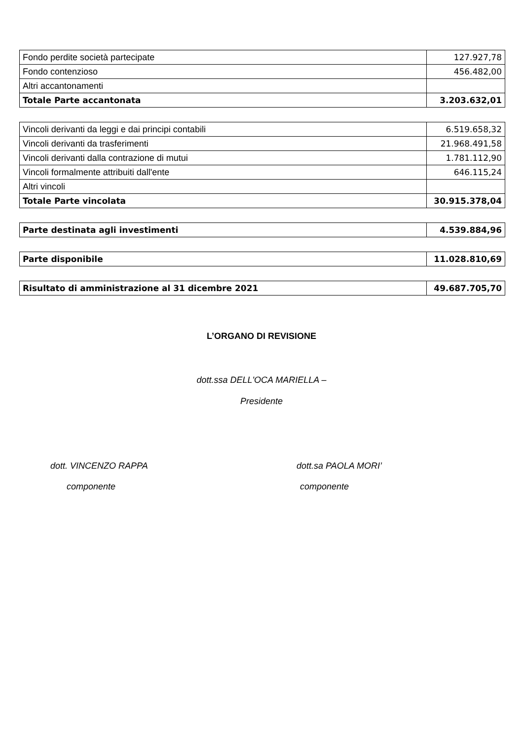| Fondo perdite società partecipate | 127.927,78 |
| Fondo contenzioso | 456.482,00 |
| Altri accantonamenti | |
| Totale Parte accantonata | 3.203.632,01 |
| Vincoli derivanti da leggi e dai principi contabili | 6.519.658,32 |
| Vincoli derivanti da trasferimenti | 21.968.491,58 |
| Vincoli derivanti dalla contrazione di mutui | 1.781.112,90 |
| Vincoli formalmente attribuiti dall'ente | 646.115,24 |
| Altri vincoli | |
| Totale Parte vincolata | 30.915.378,04 |
| Parte destinata agli investimenti | 4.539.884,96 |
| Parte disponibile | 11.028.810,69 |
| Risultato di amministrazione al 31 dicembre 2021 | 49.687.705,70 |
L’ORGANO DI REVISIONE
dott.ssa DELL'OCA MARIELLA –
Presidente
dott. VINCENZO RAPPA
componente
dott.sa PAOLA MORI’
componente